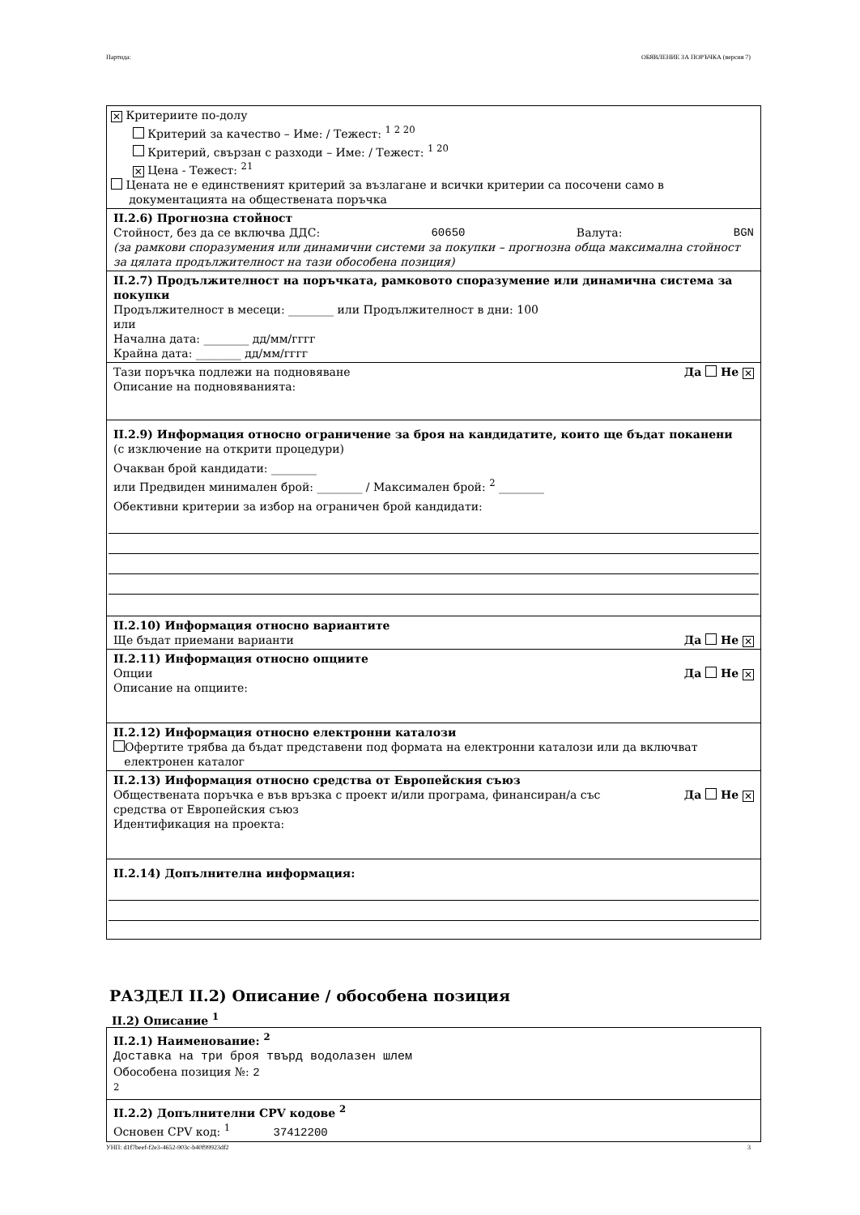Партида: ОБЯВЛЕНИЕ ЗА ПОРЪЧКА (версия 7)
✕ Критериите по-долу
Критерий за качество – Име: / Тежест: <sup>1 2 20</sup>
Критерий, свързан с разходи – Име: / Тежест: <sup>1 20</sup>
✕ Цена - Тежест: <sup>21</sup>
Цената не е единственият критерий за възлагане и всички критерии са посочени само в
документацията на обществената поръчка
II.2.6) Прогнозна стойност
Стойност, без да се включва ДДС: 60650 Валута: BGN
(за рамкови споразумения или динамични системи за покупки – прогнозна обща максимална стойност за цялата продължителност на тази обособена позиция)
II.2.7) Продължителност на поръчката, рамковото споразумение или динамична система за покупки
Продължителност в месеци: ________ или Продължителност в дни: 100
или
Начална дата: ________ дд/мм/гггг
Крайна дата: ________ дд/мм/гггг
Тази поръчка подлежи на подновяване Да Не ✕
Описание на подновяванията:
II.2.9) Информация относно ограничение за броя на кандидатите, които ще бъдат поканени
(с изключение на открити процедури)
Очакван брой кандидати: ________
или Предвиден минимален брой: ________ / Максимален брой: <sup>2</sup> ________
Обективни критерии за избор на ограничен брой кандидати:
II.2.10) Информация относно вариантите
Ще бъдат приемани варианти Да Не ✕
II.2.11) Информация относно опциите
Опции Да Не ✕
Описание на опциите:
II.2.12) Информация относно електронни каталози
Офертите трябва да бъдат представени под формата на електронни каталози или да включват
електронен каталог
II.2.13) Информация относно средства от Европейския съюз
Обществената поръчка е във връзка с проект и/или програма, финансиран/а със
средства от Европейския съюз Да Не ✕
Идентификация на проекта:
II.2.14) Допълнителна информация:
РАЗДЕЛ II.2) Описание / обособена позиция
II.2) Описание <sup>1</sup>
II.2.1) Наименование: <sup>2</sup>
Доставка на три броя твърд водолазен шлем
Обособена позиция №: 2
<sup>2</sup>
II.2.2) Допълнителни CPV кодове <sup>2</sup>
Основен CPV код: <sup>1</sup> 37412200
УНП: d1f7beef-f2e3-4652-903c-b40f99923df2 3